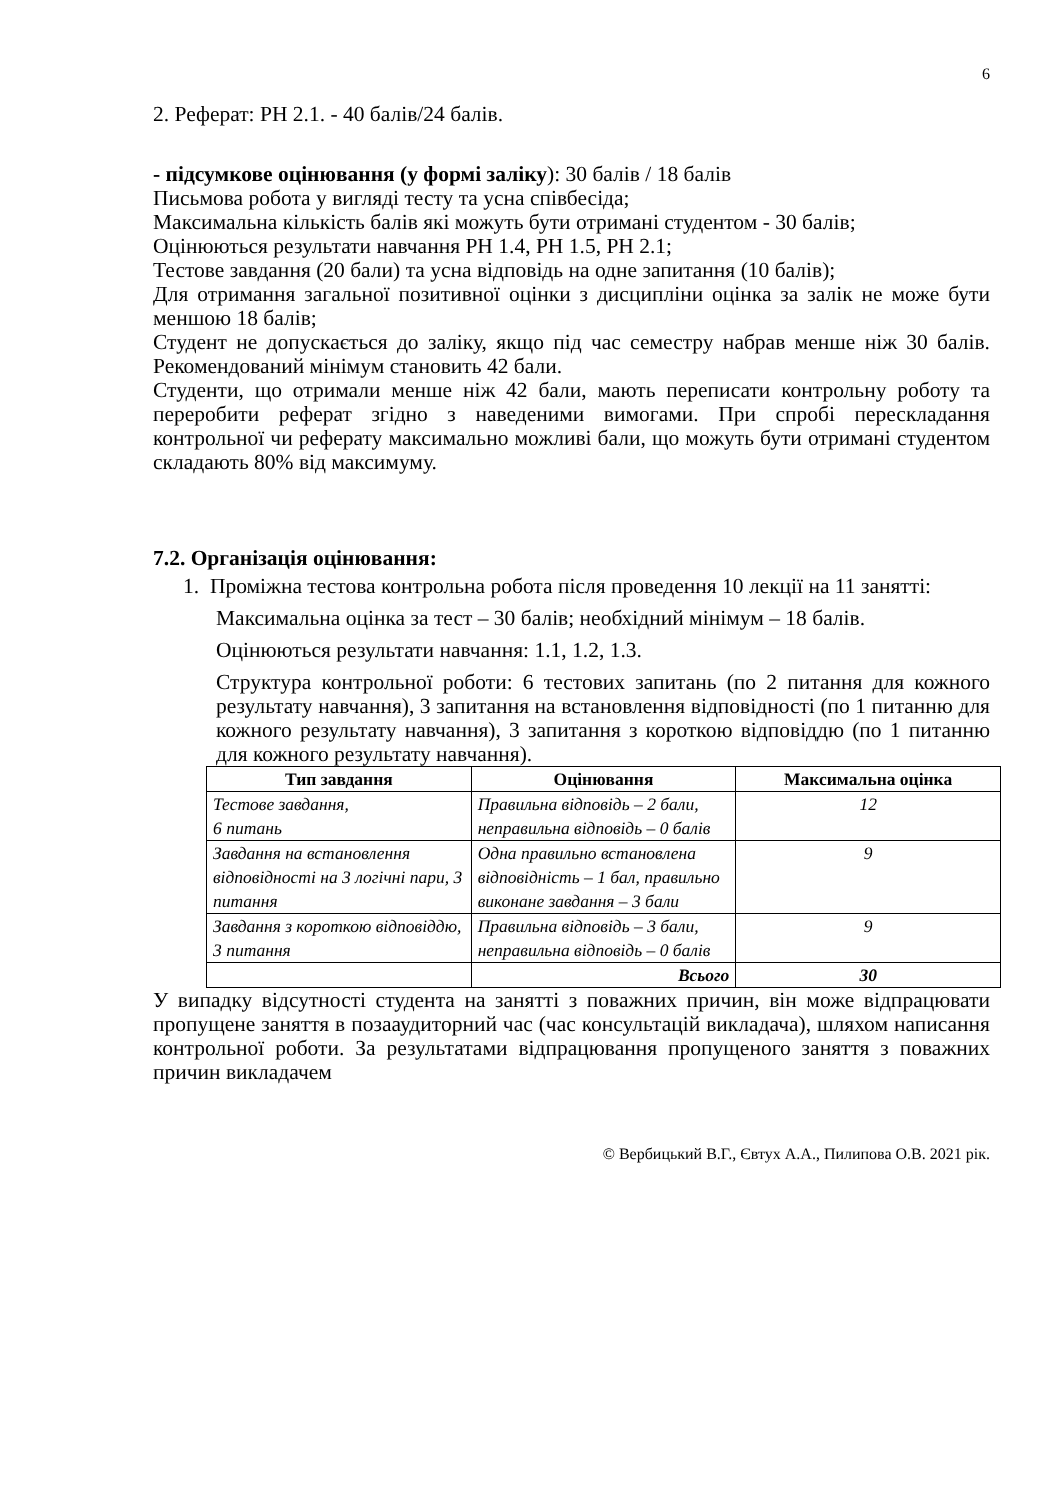6
2. Реферат: РН 2.1. - 40 балів/24 балів.
- підсумкове оцінювання (у формі заліку): 30 балів / 18 балів
Письмова робота у вигляді тесту та усна співбесіда;
Максимальна кількість балів які можуть бути отримані студентом - 30 балів;
Оцінюються результати навчання РН 1.4, РН 1.5, РН 2.1;
Тестове завдання (20 бали) та усна відповідь на одне запитання (10 балів);
Для отримання загальної позитивної оцінки з дисципліни оцінка за залік не може бути меншою 18 балів;
Студент не допускається до заліку, якщо під час семестру набрав менше ніж 30 балів. Рекомендований мінімум становить 42 бали.
Студенти, що отримали менше ніж 42 бали, мають переписати контрольну роботу та переробити реферат згідно з наведеними вимогами. При спробі перескладання контрольної чи реферату максимально можливі бали, що можуть бути отримані студентом складають 80% від максимуму.
7.2. Організація оцінювання:
1. Проміжна тестова контрольна робота після проведення 10 лекції на 11 занятті:
Максимальна оцінка за тест – 30 балів; необхідний мінімум – 18 балів.
Оцінюються результати навчання: 1.1, 1.2, 1.3.
Структура контрольної роботи: 6 тестових запитань (по 2 питання для кожного результату навчання), 3 запитання на встановлення відповідності (по 1 питанню для кожного результату навчання), 3 запитання з короткою відповіддю (по 1 питанню для кожного результату навчання).
| Тип завдання | Оцінювання | Максимальна оцінка |
| --- | --- | --- |
| Тестове завдання, 6 питань | Правильна відповідь – 2 бали, неправильна відповідь – 0 балів | 12 |
| Завдання на встановлення відповідності на 3 логічні пари, 3 питання | Одна правильно встановлена відповідність – 1 бал, правильно виконане завдання – 3 бали | 9 |
| Завдання з короткою відповіддю, 3 питання | Правильна відповідь – 3 бали, неправильна відповідь – 0 балів | 9 |
| | Всього | 30 |
У випадку відсутності студента на занятті з поважних причин, він може відпрацювати пропущене заняття в позааудиторний час (час консультацій викладача), шляхом написання контрольної роботи. За результатами відпрацювання пропущеного заняття з поважних причин викладачем
© Вербицький В.Г., Євтух А.А., Пилипова О.В. 2021 рік.